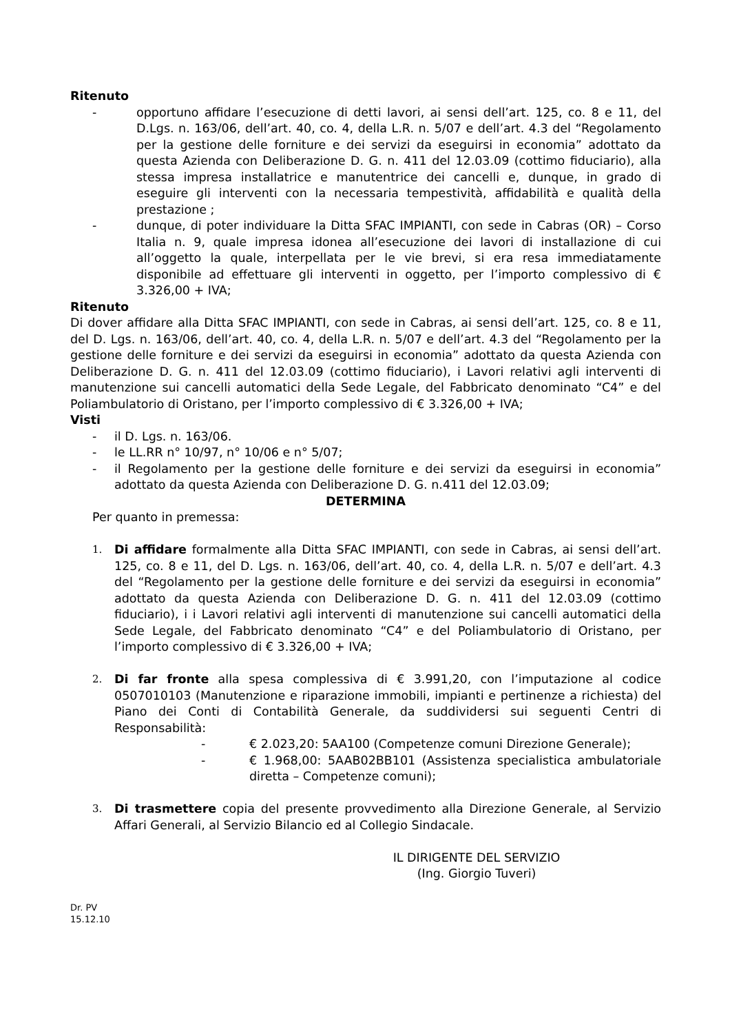Ritenuto
- opportuno affidare l’esecuzione di detti lavori, ai sensi dell’art. 125, co. 8 e 11, del D.Lgs. n. 163/06, dell’art. 40, co. 4, della L.R. n. 5/07 e dell’art. 4.3 del “Regolamento per la gestione delle forniture e dei servizi da eseguirsi in economia” adottato da questa Azienda con Deliberazione D. G. n. 411 del 12.03.09 (cottimo fiduciario), alla stessa impresa installatrice e manutentrice dei cancelli e, dunque, in grado di eseguire gli interventi con la necessaria tempestività, affidabilità e qualità della prestazione ;
- dunque, di poter individuare la Ditta SFAC IMPIANTI, con sede in Cabras (OR) – Corso Italia n. 9, quale impresa idonea all’esecuzione dei lavori di installazione di cui all’oggetto la quale, interpellata per le vie brevi, si era resa immediatamente disponibile ad effettuare gli interventi in oggetto, per l’importo complessivo di € 3.326,00 + IVA;
Ritenuto
Di dover affidare alla Ditta SFAC IMPIANTI, con sede in Cabras, ai sensi dell’art. 125, co. 8 e 11, del D. Lgs. n. 163/06, dell’art. 40, co. 4, della L.R. n. 5/07 e dell’art. 4.3 del “Regolamento per la gestione delle forniture e dei servizi da eseguirsi in economia” adottato da questa Azienda con Deliberazione D. G. n. 411 del 12.03.09 (cottimo fiduciario), i Lavori relativi agli interventi di manutenzione sui cancelli automatici della Sede Legale, del Fabbricato denominato “C4” e del Poliambulatorio di Oristano, per l’importo complessivo di € 3.326,00 + IVA;
Visti
- il D. Lgs. n. 163/06.
- le LL.RR n° 10/97, n° 10/06 e n° 5/07;
- il Regolamento per la gestione delle forniture e dei servizi da eseguirsi in economia” adottato da questa Azienda con Deliberazione D. G. n.411 del 12.03.09;
DETERMINA
Per quanto in premessa:
1. Di affidare formalmente alla Ditta SFAC IMPIANTI, con sede in Cabras, ai sensi dell’art. 125, co. 8 e 11, del D. Lgs. n. 163/06, dell’art. 40, co. 4, della L.R. n. 5/07 e dell’art. 4.3 del “Regolamento per la gestione delle forniture e dei servizi da eseguirsi in economia” adottato da questa Azienda con Deliberazione D. G. n. 411 del 12.03.09 (cottimo fiduciario), i i Lavori relativi agli interventi di manutenzione sui cancelli automatici della Sede Legale, del Fabbricato denominato “C4” e del Poliambulatorio di Oristano, per l’importo complessivo di € 3.326,00 + IVA;
2. Di far fronte alla spesa complessiva di € 3.991,20, con l’imputazione al codice 0507010103 (Manutenzione e riparazione immobili, impianti e pertinenze a richiesta) del Piano dei Conti di Contabilità Generale, da suddividersi sui seguenti Centri di Responsabilità:
- € 2.023,20: 5AA100 (Competenze comuni Direzione Generale);
- € 1.968,00: 5AAB02BB101 (Assistenza specialistica ambulatoriale diretta – Competenze comuni);
3. Di trasmettere copia del presente provvedimento alla Direzione Generale, al Servizio Affari Generali, al Servizio Bilancio ed al Collegio Sindacale.
IL DIRIGENTE DEL SERVIZIO
(Ing. Giorgio Tuveri)
Dr. PV
15.12.10